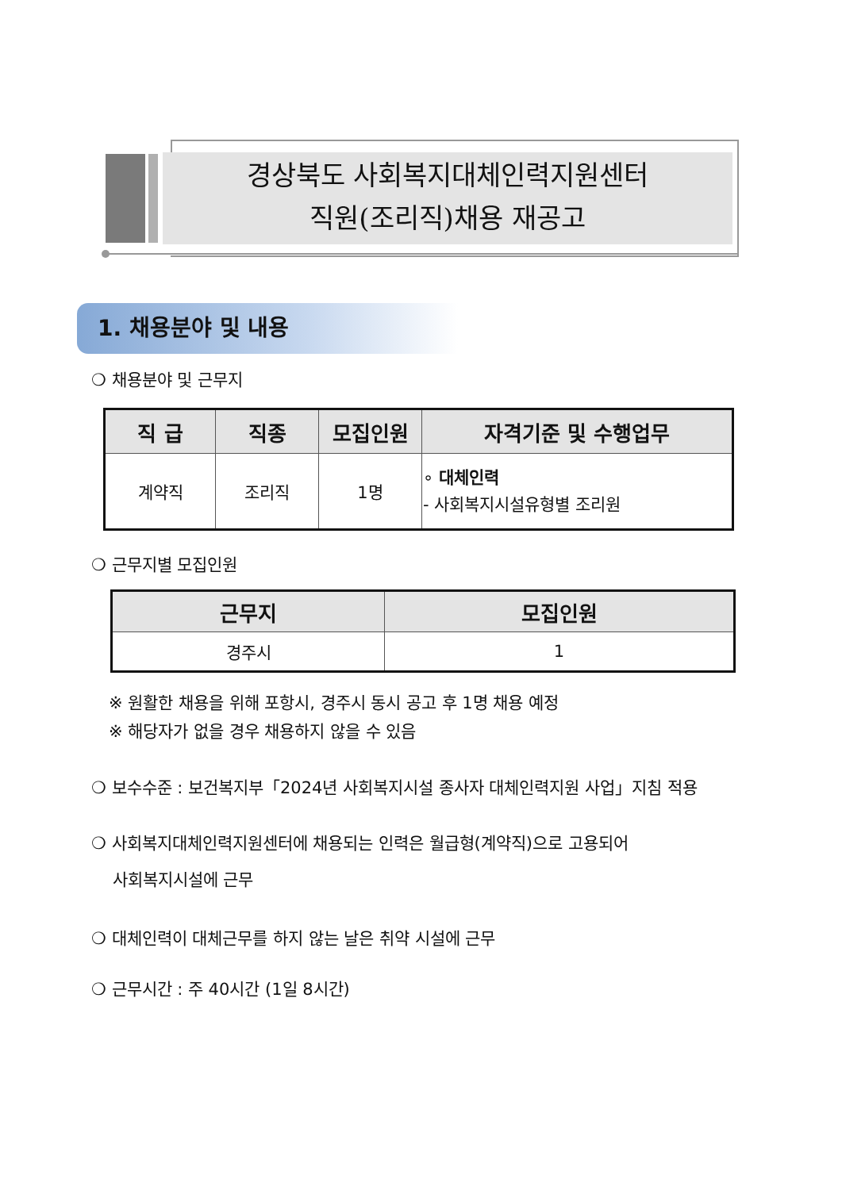경상북도 사회복지대체인력지원센터
직원(조리직)채용 재공고
1. 채용분야 및 내용
❍ 채용분야 및 근무지
| 직 급 | 직종 | 모집인원 | 자격기준 및 수행업무 |
| --- | --- | --- | --- |
| 계약직 | 조리직 | 1명 | ∘ 대체인력 - 사회복지시설유형별 조리원 |
❍ 근무지별 모집인원
| 근무지 | 모집인원 |
| --- | --- |
| 경주시 | 1 |
※ 원활한 채용을 위해 포항시, 경주시 동시 공고 후 1명 채용 예정
※ 해당자가 없을 경우 채용하지 않을 수 있음
❍ 보수수준 : 보건복지부「2024년 사회복지시설 종사자 대체인력지원 사업」지침 적용
❍ 사회복지대체인력지원센터에 채용되는 인력은 월급형(계약직)으로 고용되어
사회복지시설에 근무
❍ 대체인력이 대체근무를 하지 않는 날은 취약 시설에 근무
❍ 근무시간 : 주 40시간 (1일 8시간)